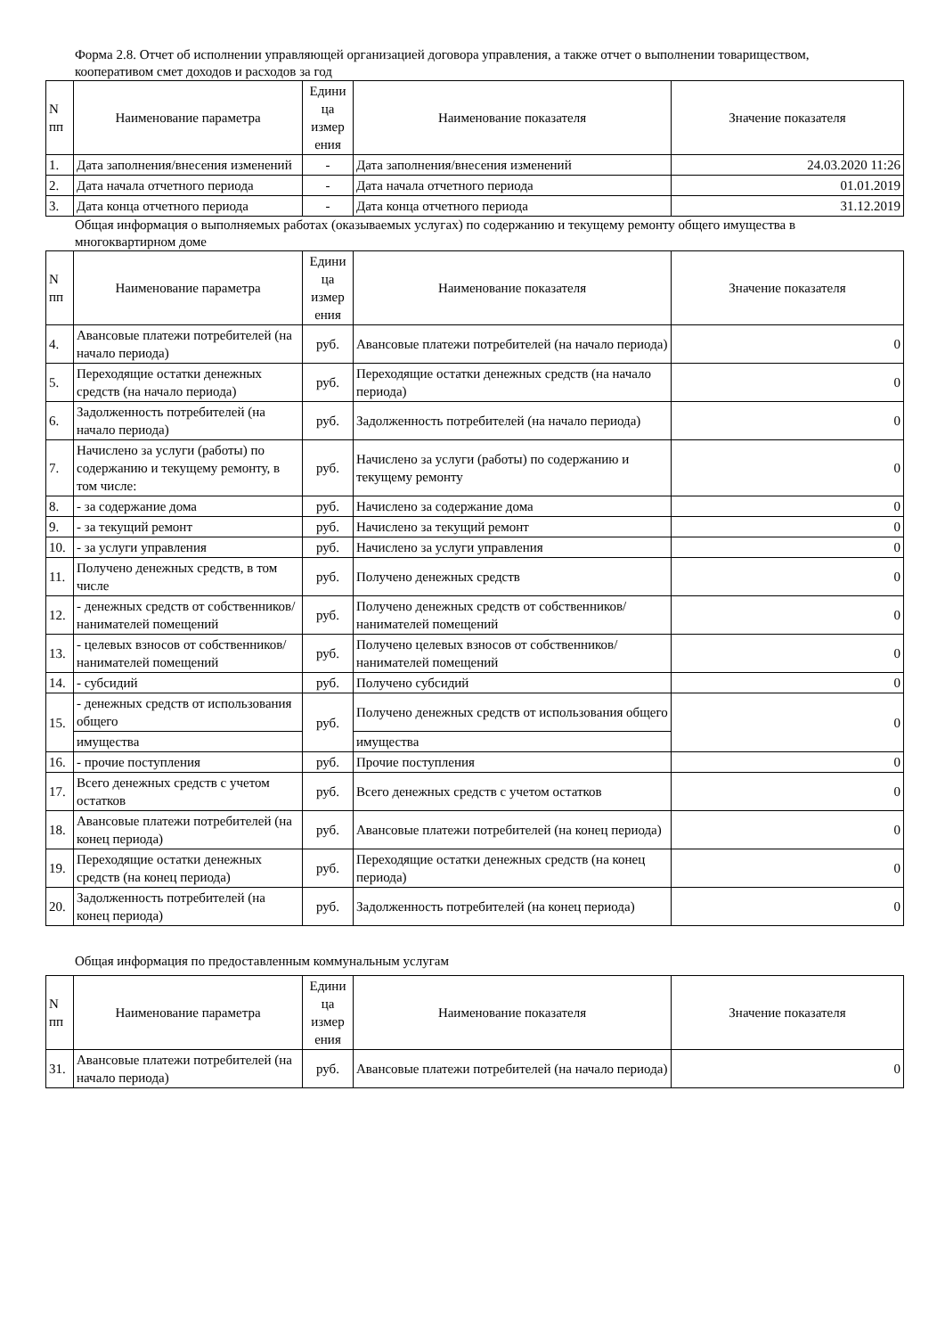Форма 2.8. Отчет об исполнении управляющей организацией договора управления, а также отчет о выполнении товариществом, кооперативом смет доходов и расходов за год
| N пп | Наименование параметра | Едини ца измер ения | Наименование показателя | Значение показателя |
| --- | --- | --- | --- | --- |
| 1. | Дата заполнения/внесения изменений | - | Дата заполнения/внесения изменений | 24.03.2020 11:26 |
| 2. | Дата начала отчетного периода | - | Дата начала отчетного периода | 01.01.2019 |
| 3. | Дата конца отчетного периода | - | Дата конца отчетного периода | 31.12.2019 |
Общая информация о выполняемых работах (оказываемых услугах) по содержанию и текущему ремонту общего имущества в многоквартирном доме
| N пп | Наименование параметра | Едини ца измер ения | Наименование показателя | Значение показателя |
| --- | --- | --- | --- | --- |
| 4. | Авансовые платежи потребителей (на начало периода) | руб. | Авансовые платежи потребителей (на начало периода) | 0 |
| 5. | Переходящие остатки денежных средств (на начало периода) | руб. | Переходящие остатки денежных средств (на начало периода) | 0 |
| 6. | Задолженность потребителей (на начало периода) | руб. | Задолженность потребителей (на начало периода) | 0 |
| 7. | Начислено за услуги (работы) по содержанию и текущему ремонту, в том числе: | руб. | Начислено за услуги (работы) по содержанию и текущему ремонту | 0 |
| 8. | - за содержание дома | руб. | Начислено за содержание дома | 0 |
| 9. | - за текущий ремонт | руб. | Начислено за текущий ремонт | 0 |
| 10. | - за услуги управления | руб. | Начислено за услуги управления | 0 |
| 11. | Получено денежных средств, в том числе | руб. | Получено денежных средств | 0 |
| 12. | - денежных средств от собственников/ нанимателей помещений | руб. | Получено денежных средств от собственников/нанимателей помещений | 0 |
| 13. | - целевых взносов от собственников/ нанимателей помещений | руб. | Получено целевых взносов от собственников/нанимателей помещений | 0 |
| 14. | - субсидий | руб. | Получено субсидий | 0 |
| 15. | - денежных средств от использования общего | руб. | Получено денежных средств от использования общего | 0 |
| | имущества | | имущества | |
| 16. | - прочие поступления | руб. | Прочие поступления | 0 |
| 17. | Всего денежных средств с учетом остатков | руб. | Всего денежных средств с учетом остатков | 0 |
| 18. | Авансовые платежи потребителей (на конец периода) | руб. | Авансовые платежи потребителей (на конец периода) | 0 |
| 19. | Переходящие остатки денежных средств (на конец периода) | руб. | Переходящие остатки денежных средств (на конец периода) | 0 |
| 20. | Задолженность потребителей (на конец периода) | руб. | Задолженность потребителей (на конец периода) | 0 |
Общая информация по предоставленным коммунальным услугам
| N пп | Наименование параметра | Едини ца измер ения | Наименование показателя | Значение показателя |
| --- | --- | --- | --- | --- |
| 31. | Авансовые платежи потребителей (на начало периода) | руб. | Авансовые платежи потребителей (на начало периода) | 0 |